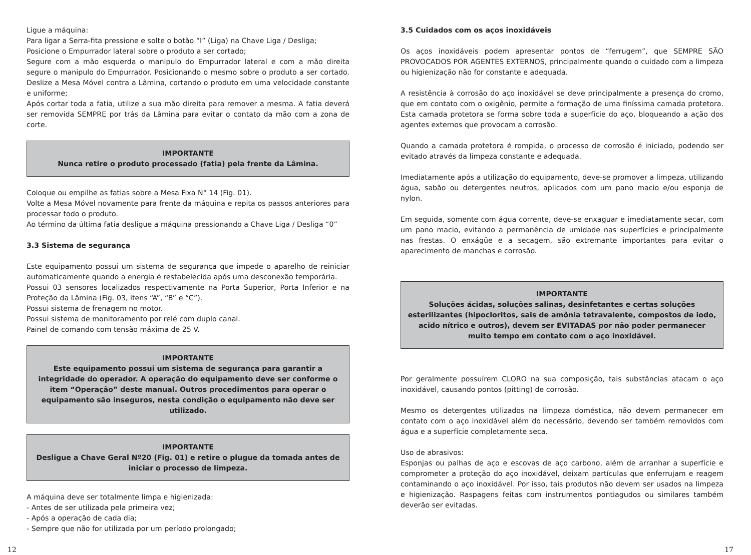Ligue a máquina:
Para ligar a Serra-fita pressione e solte o botão “I” (Liga) na Chave Liga / Desliga;
Posicione o Empurrador lateral sobre o produto a ser cortado;
Segure com a mão esquerda o manipulo do Empurrador lateral e com a mão direita segure o manipulo do Empurrador. Posicionando o mesmo sobre o produto a ser cortado. Deslize a Mesa Móvel contra a Lâmina, cortando o produto em uma velocidade constante e uniforme;
Após cortar toda a fatia, utilize a sua mão direita para remover a mesma. A fatia deverá ser removida SEMPRE por trás da Lâmina para evitar o contato da mão com a zona de corte.
IMPORTANTE
Nunca retire o produto processado (fatia) pela frente da Lâmina.
Coloque ou empilhe as fatias sobre a Mesa Fixa N° 14 (Fig. 01).
Volte a Mesa Móvel novamente para frente da máquina e repita os passos anteriores para processar todo o produto.
Ao término da última fatia desligue a máquina pressionando a Chave Liga / Desliga “0”
3.3 Sistema de segurança
Este equipamento possui um sistema de segurança que impede o aparelho de reiniciar automaticamente quando a energia é restabelecida após uma desconexão temporária.
Possui 03 sensores localizados respectivamente na Porta Superior, Porta Inferior e na Proteção da Lâmina (Fig. 03, itens “A”, “B” e “C”).
Possui sistema de frenagem no motor.
Possui sistema de monitoramento por relé com duplo canal.
Painel de comando com tensão máxima de 25 V.
IMPORTANTE
Este equipamento possui um sistema de segurança para garantir a integridade do operador. A operação do equipamento deve ser conforme o item “Operação” deste manual. Outros procedimentos para operar o equipamento são inseguros, nesta condição o equipamento não deve ser utilizado.
IMPORTANTE
Desligue a Chave Geral Nº20 (Fig. 01) e retire o plugue da tomada antes de iniciar o processo de limpeza.
A máquina deve ser totalmente limpa e higienizada:
- Antes de ser utilizada pela primeira vez;
- Após a operação de cada dia;
- Sempre que não for utilizada por um período prolongado;
3.5 Cuidados com os aços inoxidáveis
Os aços inoxidáveis podem apresentar pontos de “ferrugem”, que SEMPRE SÃO PROVOCADOS POR AGENTES EXTERNOS, principalmente quando o cuidado com a limpeza ou higienização não for constante e adequada.
A resistência à corrosão do aço inoxidável se deve principalmente a presença do cromo, que em contato com o oxigênio, permite a formação de uma finíssima camada protetora. Esta camada protetora se forma sobre toda a superfície do aço, bloqueando a ação dos agentes externos que provocam a corrosão.
Quando a camada protetora é rompida, o processo de corrosão é iniciado, podendo ser evitado através da limpeza constante e adequada.
Imediatamente após a utilização do equipamento, deve-se promover a limpeza, utilizando água, sabão ou detergentes neutros, aplicados com um pano macio e/ou esponja de nylon.
Em seguida, somente com água corrente, deve-se enxaguar e imediatamente secar, com um pano macio, evitando a permanência de umidade nas superfícies e principalmente nas frestas. O enxágüe e a secagem, são extremante importantes para evitar o aparecimento de manchas e corrosão.
IMPORTANTE
Soluções ácidas, soluções salinas, desinfetantes e certas soluções esterilizantes (hipocloritos, sais de amônia tetravalente, compostos de iodo, acido nítrico e outros), devem ser EVITADAS por não poder permanecer muito tempo em contato com o aço inoxidável.
Por geralmente possuírem CLORO na sua composição, tais substâncias atacam o aço inoxidável, causando pontos (pitting) de corrosão.
Mesmo os detergentes utilizados na limpeza doméstica, não devem permanecer em contato com o aço inoxidável além do necessário, devendo ser também removidos com água e a superfície completamente seca.
Uso de abrasivos:
Esponjas ou palhas de aço e escovas de aço carbono, além de arranhar a superfície e comprometer a proteção do aço inoxidável, deixam partículas que enferrujam e reagem contaminando o aço inoxidável. Por isso, tais produtos não devem ser usados na limpeza e higienização. Raspagens feitas com instrumentos pontiagudos ou similares também deverão ser evitadas.
12 17